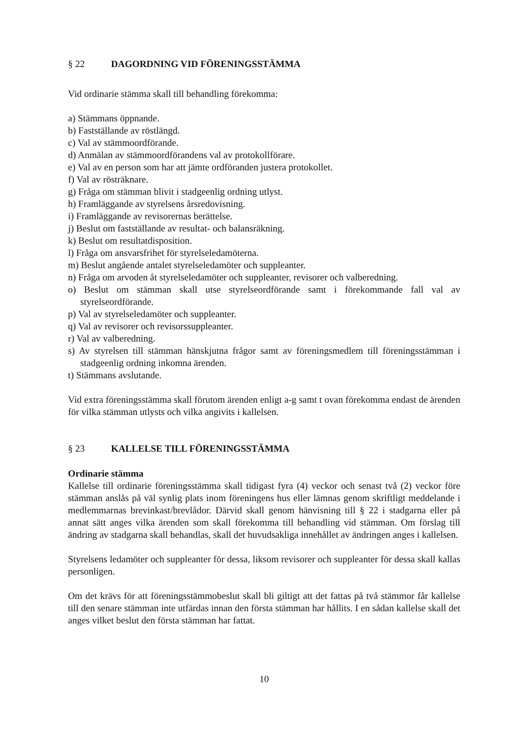§ 22 DAGORDNING VID FÖRENINGSSTÄMMA
Vid ordinarie stämma skall till behandling förekomma:
a) Stämmans öppnande.
b) Fastställande av röstlängd.
c) Val av stämmoordförande.
d) Anmälan av stämmoordförandens val av protokollförare.
e) Val av en person som har att jämte ordföranden justera protokollet.
f) Val av rösträknare.
g) Fråga om stämman blivit i stadgeenlig ordning utlyst.
h) Framläggande av styrelsens årsredovisning.
i) Framläggande av revisorernas berättelse.
j) Beslut om fastställande av resultat- och balansräkning.
k) Beslut om resultatdisposition.
l) Fråga om ansvarsfrihet för styrelseledamöterna.
m) Beslut angående antalet styrelseledamöter och suppleanter.
n) Fråga om arvoden åt styrelseledamöter och suppleanter, revisorer och valberedning.
o) Beslut om stämman skall utse styrelseordförande samt i förekommande fall val av styrelseordförande.
p) Val av styrelseledamöter och suppleanter.
q) Val av revisorer och revisorssuppleanter.
r) Val av valberedning.
s) Av styrelsen till stämman hänskjutna frågor samt av föreningsmedlem till föreningsstämman i stadgeenlig ordning inkomna ärenden.
t) Stämmans avslutande.
Vid extra föreningsstämma skall förutom ärenden enligt a-g samt t ovan förekomma endast de ärenden för vilka stämman utlysts och vilka angivits i kallelsen.
§ 23 KALLELSE TILL FÖRENINGSSTÄMMA
Ordinarie stämma
Kallelse till ordinarie föreningsstämma skall tidigast fyra (4) veckor och senast två (2) veckor före stämman anslås på väl synlig plats inom föreningens hus eller lämnas genom skriftligt meddelande i medlemmarnas brevinkast/brevlådor. Därvid skall genom hänvisning till § 22 i stadgarna eller på annat sätt anges vilka ärenden som skall förekomma till behandling vid stämman. Om förslag till ändring av stadgarna skall behandlas, skall det huvudsakliga innehållet av ändringen anges i kallelsen.
Styrelsens ledamöter och suppleanter för dessa, liksom revisorer och suppleanter för dessa skall kallas personligen.
Om det krävs för att föreningsstämmobeslut skall bli giltigt att det fattas på två stämmor får kallelse till den senare stämman inte utfärdas innan den första stämman har hållits. I en sådan kallelse skall det anges vilket beslut den första stämman har fattat.
10